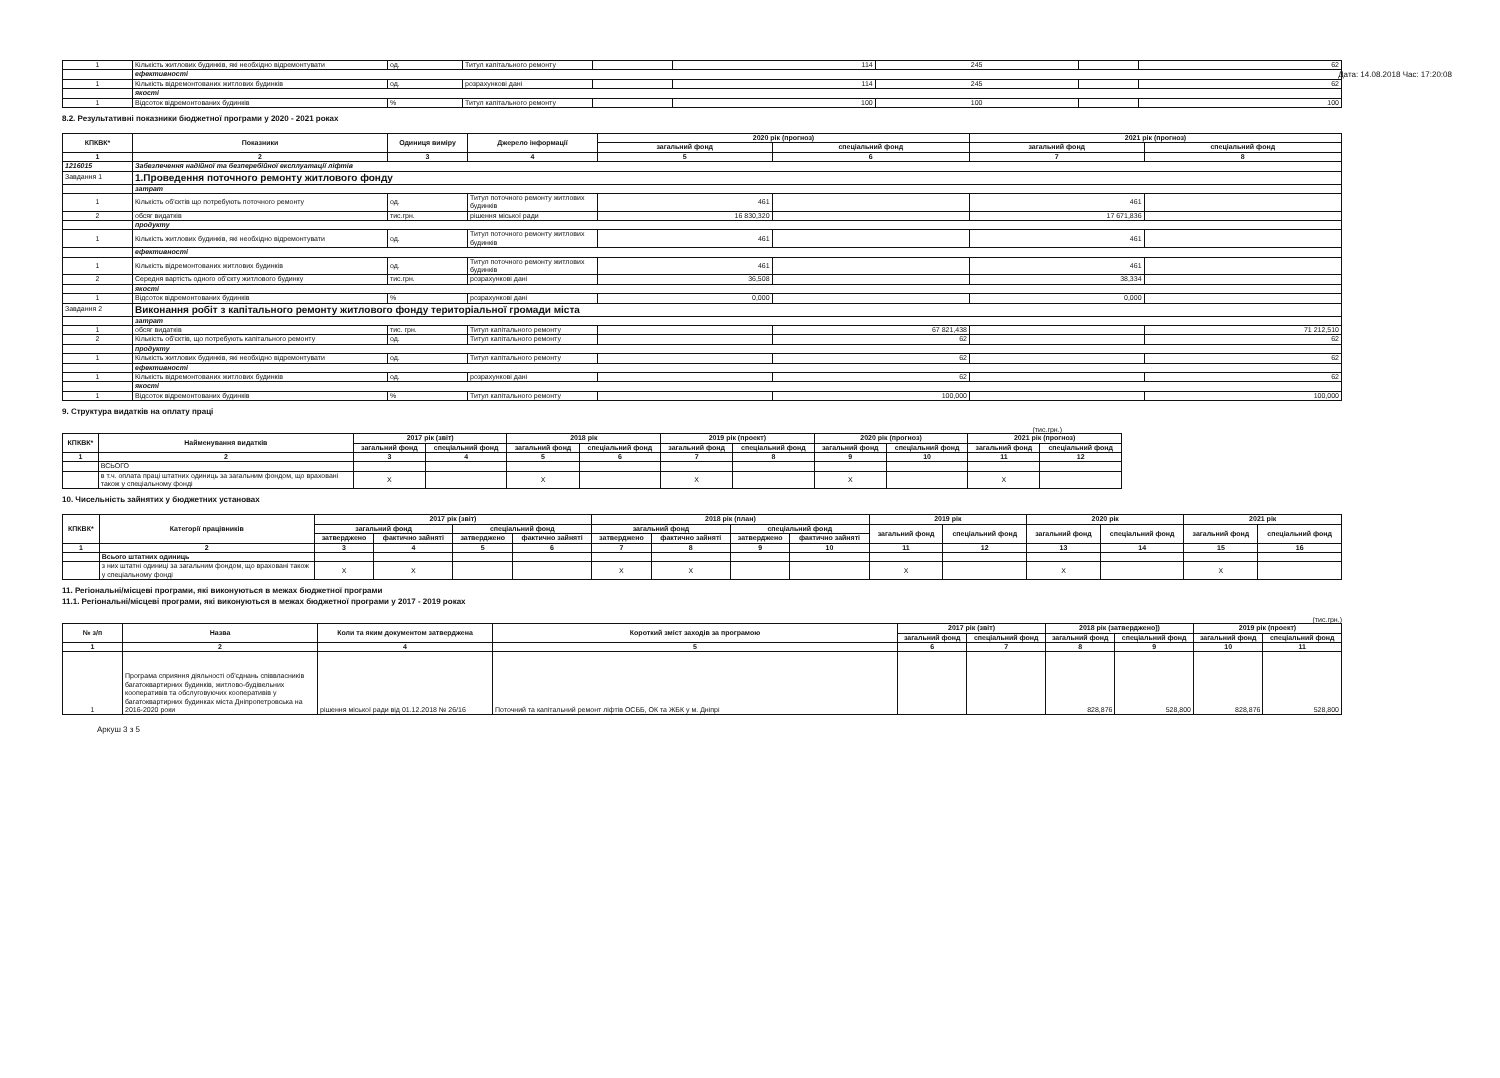Дата: 14.08.2018 Час: 17:20:08
| 1 | Кількість житлових будинків, які необхідно відремонтувати | од. | Титул капітального ремонту | | 114 | 245 | | 62 |
| | ефективності | | | | | | | |
| 1 | Кількість відремонтованих житлових будинків | од. | розрахункові дані | | 114 | 245 | | 62 |
| | якості | | | | | | | |
| 1 | Відсоток відремонтованих будинків | % | Титул капітального ремонту | | 100 | 100 | | 100 |
8.2. Результативні показники бюджетної програми у 2020 - 2021 роках
| КПКВК* | Показники | Одиниця виміру | Джерело інформації | 2020 рік (прогноз) | | 2021 рік (прогноз) | |
| --- | --- | --- | --- | --- | --- | --- | --- |
| | | | | загальний фонд | спеціальний фонд | загальний фонд | спеціальний фонд |
| 1 | 2 | 3 | 4 | 5 | 6 | 7 | 8 |
| 1216015 | Забезпечення надійної та безперебійної експлуатації ліфтів | | | | | | |
| Завдання 1 | 1.Проведення поточного ремонту житлового фонду | | | | | | |
| | затрат | | | | | | |
| 1 | Кількість об'єктів що потребують поточного ремонту | од. | Титул поточного ремонту житлових будинків | 461 | | 461 | |
| 2 | обсяг видатків | тис.грн. | рішення міської ради | 16 830,320 | | 17 671,836 | |
| | продукту | | | | | | |
| 1 | Кількість житлових будинків, які необхідно відремонтувати | од. | Титул поточного ремонту житлових будинків | 461 | | 461 | |
| | ефективності | | | | | | |
| 1 | Кількість відремонтованих житлових будинків | од. | Титул поточного ремонту житлових будинків | 461 | | 461 | |
| 2 | Середня вартість одного об'єкту житлового будинку | тис.грн. | розрахункові дані | 36,508 | | 38,334 | |
| | якості | | | | | | |
| 1 | Відсоток відремонтованих будинків | % | розрахункові дані | 0,000 | | 0,000 | |
| Завдання 2 | Виконання робіт з капітального ремонту житлового фонду територіальної громади міста | | | | | | |
| | затрат | | | | | | |
| 1 | обсяг видатків | тис. грн. | Титул капітального ремонту | | 67 821,438 | | 71 212,510 |
| 2 | Кількість об'єктів, що потребують капітального ремонту | од. | Титул капітального ремонту | | 62 | | 62 |
| | продукту | | | | | | |
| 1 | Кількість житлових будинків, які необхідно відремонтувати | од. | Титул капітального ремонту | | 62 | | 62 |
| | ефективності | | | | | | |
| 1 | Кількість відремонтованих житлових будинків | од. | розрахункові дані | | 62 | | 62 |
| | якості | | | | | | |
| 1 | Відсоток відремонтованих будинків | % | Титул капітального ремонту | | 100,000 | | 100,000 |
9. Структура видатків на оплату праці
(тис.грн.)
| КПКВК* | Найменування видатків | 2017 рік (звіт) | | 2018 рік | | 2019 рік (проект) | | 2020 рік (прогноз) | | 2021 рік (прогноз) | |
| --- | --- | --- | --- | --- | --- | --- | --- | --- | --- | --- | --- |
| | | загальний фонд | спеціальний фонд | загальний фонд | спеціальний фонд | загальний фонд | спеціальний фонд | загальний фонд | спеціальний фонд | загальний фонд | спеціальний фонд |
| 1 | 2 | 3 | 4 | 5 | 6 | 7 | 8 | 9 | 10 | 11 | 12 |
| | ВСЬОГО | | | | | | | | | | |
| | в т.ч. оплата праці штатних одиниць за загальним фондом, що враховані також у спеціальному фонді | X | | X | | X | | X | | X | |
10. Чисельність зайнятих у бюджетних установах
| КПКВК* | Категорії працівників | 2017 рік (звіт) | | | | 2018 рік (план) | | | | 2019 рік | | 2020 рік | | 2021 рік | |
| --- | --- | --- | --- | --- | --- | --- | --- | --- | --- | --- | --- | --- | --- | --- | --- |
| | | загальний фонд | | спеціальний фонд | | загальний фонд | | спеціальний фонд | | загальний фонд | спеціальний фонд | загальний фонд | спеціальний фонд | загальний фонд | спеціальний фонд |
| | | затверджено | фактично зайняті | затверджено | фактично зайняті | затверджено | фактично зайняті | затверджено | фактично зайняті | | | | | | |
| 1 | 2 | 3 | 4 | 5 | 6 | 7 | 8 | 9 | 10 | 11 | 12 | 13 | 14 | 15 | 16 |
| | Всього штатних одиниць | | | | | | | | | | | | | | |
| | з них штатні одиниці за загальним фондом, що враховані також у спеціальному фонді | X | X | | | X | X | | | X | | X | | X | |
11. Регіональні/місцеві програми, які виконуються в межах бюджетної програми
11.1. Регіональні/місцеві програми, які виконуються в межах бюджетної програми у 2017 - 2019 роках
(тис.грн.)
| № з/п | Назва | Коли та яким документом затверджена | Короткий зміст заходів за програмою | 2017 рік (звіт) | | 2018 рік (затверджено]) | | 2019 рік (проект) | |
| --- | --- | --- | --- | --- | --- | --- | --- | --- | --- |
| | | | | загальний фонд | спеціальний фонд | загальний фонд | спеціальний фонд | загальний фонд | спеціальний фонд |
| 1 | 2 | 4 | 5 | 6 | 7 | 8 | 9 | 10 | 11 |
| 1 | Програма сприяння діяльності об'єднань співвласників багатоквартирних будинків, житлово-будівельних кооперативів та обслуговуючих кооперативів у багатоквартирних будинках міста Дніпропетровська на 2016-2020 роки | рішення міської ради від 01.12.2018 № 26/16 | Поточний та капітальний ремонт ліфтів ОСББ, ОК та ЖБК у м. Дніпрі | | | 828,876 | 528,800 | 828,876 | 528,800 |
Аркуш 3 з 5